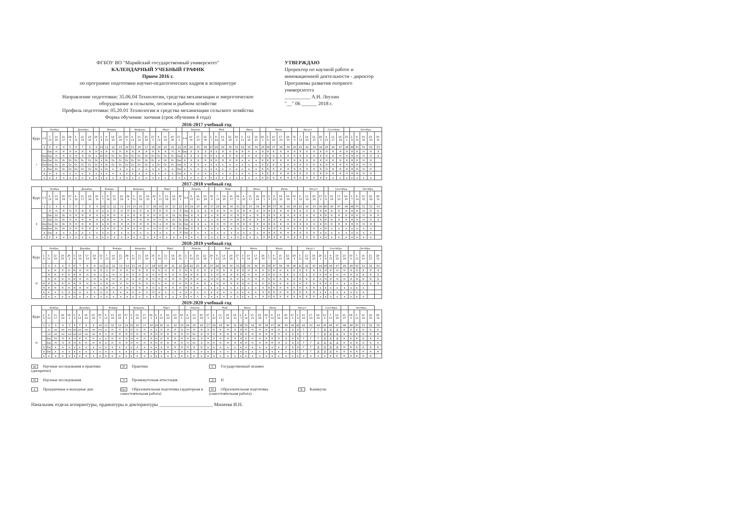ФГБОУ ВО "Марийский государственный университет"
КАЛЕНДАРНЫЙ УЧЕБНЫЙ ГРАФИК
Прием 2016 г.
по программе подготовки научно-педагогических кадров в аспирантуре
Направление подготовки: 35.06.04 Технологии, средства механизации и энергетическое
оборудование в сельском, лесном и рыбном хозяйстве
Профиль подготовки: 05.20.01 Технологии и средства механизации сельского хозяйства
Форма обучения: заочная (срок обучения 4 года)
УТВЕРЖДАЮ
Проректор по научной работе и инновационной деятельности - директор Программы развития опорного университета
__________ А.Н. Леухин
"__" 06 ______ 2018 г.
2016-2017 учебный год
| Курс | Ноябрь | | | | | Декабрь | | | | Январь | | | | | Февраль | | | | Март | | | | Апрель | | | | Май | | | | | Июнь | | | | Июль | | | | | Август | | | | Сентябрь | | | | Октябрь | | | | |
| --- | --- | --- | --- | --- | --- | --- | --- | --- | --- | --- | --- | --- | --- | --- | --- | --- | --- | --- | --- | --- | --- | --- | --- | --- | --- | --- | --- | --- | --- | --- | --- | --- | --- | --- | --- | --- | --- | --- | --- | --- | --- | --- | --- | --- | --- | --- | --- | --- | --- | --- | --- | --- | --- |
| | 1-6 | 7-13 | 14-20 | 21-27 | 28-4 | 5-11 | 12-18 | 19-25 | 26-1 | 2-8 | 9-15 | 16-22 | 23-29 | 30-5 | 6-12 | 13-19 | 20-26 | 27-5 | 6-12 | 13-19 | 20-26 | 27-2 | 3-9 | 10-16 | 17-23 | 24-30 | 1-7 | 8-14 | 15-21 | 22-28 | 29-4 | 5-11 | 12-18 | 19-25 | 26-2 | 3-9 | 10-16 | 17-23 | 24-30 | 31-6 | 7-13 | 14-20 | 21-27 | 28-3 | 4-10 | 11-17 | 18-24 | 25-1 | 2-8 | 9-15 | 16-22 | 23-29 | 30-31 |
| | 1 | 2 | 3 | 4 | 5 | 6 | 7 | 8 | 9 | 10 | 11 | 12 | 13 | 14 | 15 | 16 | 17 | 18 | 19 | 20 | 21 | 22 | 23 | 24 | 25 | 26 | 27 | 28 | 29 | 30 | 31 | 32 | 33 | 34 | 35 | 36 | 37 | 38 | 39 | 40 | 41 | 42 | 43 | 44 | 45 | 46 | 47 | 48 | 49 | 50 | 51 | 52 | 53 |
| I | | Оас | Н | Н | Н | Н | Н | Н | Н | в | Н | Н | Н | Н | Н | Н | Н | Н | Н | Н | Н | Н | Оас | Э | Э | Э | Н | в | Н | Н | Н | Н | Н | в | Н | Н | К | К | К | К | К | К | К | К | Н | Н | Н | Н | Н | Н | Н | Н | Э |
| | Оас | Оас | Н | Н | Н | Н | Н | Ос | в | Ос | Ос | Ос | Ос | Ос | Ос | Ос | Ос | Ос | Ос | Ос | Ос | Оас | Э | Э | Э | Н | Н | в | Н | Н | Н | Н | Н | Н | К | К | К | К | К | К | К | К | К | К | Н | Н | Н | Н | Н | Н | Н | Н | Э |
| | Оас | Оас | Ос | Ос | Ос | Ос | Ос | Ос | Ос | в | Ос | Ос | Ос | Ос | Ос | Ос | Ос | Ос | в | Ос | Ос | Оас | Э | Э | Э | Н | Н | Н | Н | Н | Н | в | в | в | К | К | К | К | К | К | К | К | К | К | Н | Н | Н | Н | Н | Н | Н | Н | |
| | Оас | Оас | Ос | Ос | Ос | Ос | Ос | Ос | Ос | в | Ос | Ос | Ос | Ос | Ос | Ос | Ос | в | Ос | Ос | Ос | Оас | Э | Э | Э | в | в | в | в | в | в | в | в | в | К | К | К | К | К | К | К | К | К | К | Н | Н | Н | Н | Н | Н | Н | Н | |
| | в | Оас | Ос | Ос | Ос | Ос | Ос | Ос | Ос | в | Ос | в | в | в | в | в | в | в | в | в | в | Оас | в | в | в | в | в | в | в | в | в | в | в | в | К | К | К | К | К | К | К | К | К | К | Н | Н | Н | Н | Н | Н | Н | Н | |
| | в | в | в | в | в | в | в | в | в | в | в | в | в | в | в | в | в | в | в | в | в | Оас | в | в | в | в | в | в | в | в | в | в | в | в | К | К | К | К | К | К | К | К | К | К | Н | Н | Н | Н | Н | Н | Н | Н | |
| | в | в | в | в | в | в | в | в | в | в | в | в | в | в | в | в | в | в | в | в | в | в | в | в | в | в | в | в | в | в | в | в | в | в | К | К | К | К | К | К | К | К | К | К | в | в | в | в | в | в | в | в | |
2017-2018 учебный год
| Курс | Ноябрь | | | | | Декабрь | | | | Январь | | | | Февраль | | | | | Март | | | | Апрель | | | | | Май | | | | | Июнь | | | | Июль | | | | | Август | | | | Сентябрь | | | | Октябрь | | | |
| --- | --- | --- | --- | --- | --- | --- | --- | --- | --- | --- | --- | --- | --- | --- | --- | --- | --- | --- | --- | --- | --- | --- | --- | --- | --- | --- | --- | --- | --- | --- | --- | --- | --- | --- | --- | --- | --- | --- | --- | --- | --- | --- | --- | --- | --- | --- | --- | --- | --- | --- | --- | --- | --- |
| | 1-5 | 6-12 | 13-19 | 20-26 | 27-3 | 4-10 | 11-17 | 18-24 | 25-31 | 1-7 | 8-14 | 15-21 | 22-28 | 29-4 | 5-11 | 12-18 | 19-25 | 26-4 | 5-11 | 12-18 | 19-25 | 26-1 | 2-8 | 9-15 | 16-22 | 23-29 | 30-6 | 7-13 | 14-20 | 21-27 | 28-3 | 4-10 | 11-17 | 18-24 | 25-1 | 2-8 | 9-15 | 16-22 | 23-29 | 30-5 | 6-12 | 13-19 | 20-26 | 27-2 | 3-9 | 10-16 | 17-23 | 24-30 | 1-7 | 8-14 | 15-21 | 22-28 | 29-31 |
| | 1 | 2 | 3 | 4 | 5 | 6 | 7 | 8 | 9 | 10 | 11 | 12 | 13 | 14 | 15 | 16 | 17 | 18 | 19 | 20 | 21 | 22 | 23 | 24 | 25 | 26 | 27 | 28 | 29 | 30 | 31 | 32 | 33 | 34 | 35 | 36 | 37 | 38 | 39 | 40 | 41 | 42 | 43 | 44 | 45 | 46 | 47 | 48 | 49 | 50 | 51 | 52 | 53 |
| II | | П | Н | П | Н | П | Н | П | Н | в | в | П | Н | П | Н | П | Н | П | Н | П | Н | П | Оас | Э | Э | Э | Н | Н | Н | Н | Н | Н | Н | Н | Н | К | К | К | К | К | К | К | К | К | Н | Н | Н | Н | Н | Н | Н | Н | Н |
| | | Оас | Ос | Ос | Н | Н | Н | Н | Н | в | Н | Н | Н | Н | Н | Н | Н | Н | Н | Н | Ос | Ос | Оас | Э | Э | Э | в | Н | Н | Н | Н | Н | в | Н | К | К | К | К | К | К | К | К | К | К | Н | Н | Н | Н | Н | Н | Н | Н | Н |
| | П | Оас | Ос | Ос | Н | Н | Н | Н | Н | в | Н | Н | Н | Н | Н | Н | Н | Н | Н | Н | Ос | Ос | Оас | Э | Э | в | в | Н | Н | Н | Н | Н | Н | Н | К | К | К | К | К | К | К | К | К | К | Н | Н | Н | Н | Н | Н | Н | Н | Э |
| | Оас | Оас | Ос | Ос | Н | Н | Н | Н | Н | в | Н | Н | Н | Н | Н | Н | Н | Н | в | Н | Ос | Ос | Оас | Э | Э | в | Н | Н | Н | Н | Н | Н | Н | Н | К | К | К | К | К | К | К | К | К | К | Н | Н | Н | Н | Н | Н | Н | Н | |
| | Оас | Оас | Ос | Ос | Н | Н | Н | Н | Н | в | Н | Н | Н | Н | Н | Н | в | Н | Н | Н | Н | Ос | Оас | Э | Э | в | в | в | в | в | в | в | в | в | К | К | К | К | К | К | К | К | К | в | Н | в | в | в | в | в | в | в | |
| | в | Оас | в | в | в | в | в | в | в | в | в | в | в | в | в | в | в | в | в | в | в | П | Оас | в | в | в | в | в | в | в | в | в | в | в | К | К | К | К | К | К | К | К | К | в | в | в | в | в | в | в | в | в | |
| | в | в | в | в | в | в | в | в | в | в | в | в | в | в | в | в | в | в | в | в | в | в | в | в | в | в | в | в | в | в | в | в | в | в | К | К | К | К | К | К | К | К | К | в | в | в | в | в | в | в | в | в | |
2018-2019 учебный год
| Курс | Ноябрь | | | | | Декабрь | | | | | Январь | | | | Февраль | | | | Март | | | | Апрель | | | | | Май | | | | Июнь | | | | Июль | | | | | Август | | | | Сентябрь | | | | Октябрь | | | | |
| --- | --- | --- | --- | --- | --- | --- | --- | --- | --- | --- | --- | --- | --- | --- | --- | --- | --- | --- | --- | --- | --- | --- | --- | --- | --- | --- | --- | --- | --- | --- | --- | --- | --- | --- | --- | --- | --- | --- | --- | --- | --- | --- | --- | --- | --- | --- | --- | --- | --- | --- | --- | --- | --- |
| | 1-4 | 5-11 | 12-18 | 19-25 | 26-2 | 3-9 | 10-16 | 17-23 | 24-30 | 31-6 | 7-13 | 14-20 | 21-27 | 28-3 | 4-10 | 11-17 | 18-24 | 25-3 | 4-10 | 11-17 | 18-24 | 25-31 | 1-7 | 8-14 | 15-21 | 22-28 | 29-5 | 6-12 | 13-19 | 20-26 | 27-2 | 3-9 | 10-16 | 17-23 | 24-30 | 1-7 | 8-14 | 15-21 | 22-28 | 29-4 | 5-11 | 12-18 | 19-25 | 26-1 | 2-8 | 9-15 | 16-22 | 23-29 | 30-6 | 7-13 | 14-20 | 21-27 | 28-31 |
| | 1 | 2 | 3 | 4 | 5 | 6 | 7 | 8 | 9 | 10 | 11 | 12 | 13 | 14 | 15 | 16 | 17 | 18 | 19 | 20 | 21 | 22 | 23 | 24 | 25 | 26 | 27 | 28 | 29 | 30 | 31 | 32 | 33 | 34 | 35 | 36 | 37 | 38 | 39 | 40 | 41 | 42 | 43 | 44 | 45 | 46 | 47 | 48 | 49 | 50 | 51 | 52 | 53 |
| III | | в | Н | Н | Н | Н | Н | Н | Н | Н | в | Н | Н | Н | Н | Н | Н | Н | Н | Н | Н | Н | Н | Н | Н | Н | Э | Н | Н | Н | Н | Н | Н | Н | Н | Н | К | К | К | К | К | К | К | К | Н | Н | Н | Н | Н | Н | Н | Н | Э |
| | | Н | Н | Н | Н | Н | Н | Н | Н | в | в | Н | Н | Н | Н | Н | Н | Н | Н | Н | Н | Н | Н | Н | Н | Н | Э | Н | Н | Н | Н | Н | Н | Н | Н | Н | К | К | К | К | К | К | К | К | Н | Н | Н | Н | Н | Н | Н | Н | Э |
| | | Н | Н | Н | Н | Н | Н | Н | Н | в | Н | Н | Н | Н | Н | Н | Н | Н | Н | Н | Н | Н | Н | Н | Н | в | Н | Н | Н | Н | Н | в | Н | Н | Н | К | К | К | К | К | К | К | К | К | Н | Н | Н | Н | Н | Н | Н | Н | Э |
| | Н | Н | Н | Н | Н | Н | Н | Н | Н | в | Н | Н | Н | Н | Н | Н | Н | Н | Н | Н | Н | Н | Н | Н | Н | Э | в | Н | Н | Н | Н | Н | Н | Н | Н | К | К | К | К | К | К | К | К | К | Н | Н | в | в | в | в | в | в | Э |
| | Н | Н | Н | Н | Н | Н | Н | Н | Н | в | Н | Н | Н | Н | Н | Н | Н | Н | в | Н | Н | Н | Н | Н | Н | в | в | в | в | в | в | в | в | в | К | К | К | К | К | К | К | К | К | в | в | в | в | в | в | в | в | | |
| | в | в | в | в | в | в | в | в | в | в | в | в | в | в | в | в | в | Н | в | в | в | в | в | в | в | в | в | в | в | в | в | в | в | в | К | К | К | К | К | К | К | К | К | в | в | в | в | в | в | в | в | | |
| | в | в | в | в | в | в | в | в | в | в | в | в | в | в | в | в | в | в | в | в | в | в | в | в | в | в | в | в | в | в | в | в | в | в | К | К | К | К | К | К | К | К | К | в | в | в | в | в | в | в | в | | |
2019-2020 учебный год
| Курс | Ноябрь | | | | | Декабрь | | | | | Январь | | | | Февраль | | | | Март | | | | | Апрель | | | | Май | | | | Июнь | | | | Июль | | | | Август | | | | | Сентябрь | | | | Октябрь | | | | |
| --- | --- | --- | --- | --- | --- | --- | --- | --- | --- | --- | --- | --- | --- | --- | --- | --- | --- | --- | --- | --- | --- | --- | --- | --- | --- | --- | --- | --- | --- | --- | --- | --- | --- | --- | --- | --- | --- | --- | --- | --- | --- | --- | --- | --- | --- | --- | --- | --- | --- | --- | --- | --- | --- |
| | 1-3 | 4-10 | 11-17 | 18-24 | 25-1 | 2-8 | 9-15 | 16-22 | 23-29 | 30-5 | 6-12 | 13-19 | 20-26 | 27-2 | 3-9 | 10-16 | 17-23 | 24-1 | 2-8 | 9-15 | 16-22 | 23-29 | 30-5 | 6-12 | 13-19 | 20-26 | 27-3 | 4-10 | 11-17 | 18-24 | 25-31 | 1-7 | 8-14 | 15-21 | 22-28 | 29-5 | 6-12 | 13-19 | 20-26 | 27-2 | 3-9 | 10-16 | 17-23 | 24-30 | 31-6 | 7-13 | 14-20 | 21-27 | 28-4 | 5-11 | 12-18 | 19-25 | 26-31 |
| | 1 | 2 | 3 | 4 | 5 | 6 | 7 | 8 | 9 | 10 | 11 | 12 | 13 | 14 | 15 | 16 | 17 | 18 | 19 | 20 | 21 | 22 | 23 | 24 | 25 | 26 | 27 | 28 | 29 | 30 | 31 | 32 | 33 | 34 | 35 | 36 | 37 | 38 | 39 | 40 | 41 | 42 | 43 | 44 | 45 | 46 | 47 | 48 | 49 | 50 | 51 | 52 | 53 |
| IV | | в | нп | нп | нп | нп | нп | нп | нп | нп | в | Н | Н | Н | Н | Н | Н | в | в | Н | Н | Н | Н | Н | Н | Н | Э | Н | Н | Н | Н | Н | Н | Н | Н | Н | Н | Н | Э | Э | Э | Г | Г | Г | Д | Д | Д | К | К | К | К | К | К |
| | | нп | нп | нп | нп | нп | нп | нп | нп | Н | в | Н | Н | Н | Н | Н | Н | Н | Н | Н | Н | Н | Н | Н | Ос | Э | Н | Н | Н | Н | Н | Н | Н | Н | Н | Н | Н | Н | Э | Э | Э | Г | Г | Г | Д | Д | Д | К | К | К | К | К | К |
| | | Оас | Ос | Н | Н | Н | Н | Н | Н | в | в | Н | Н | Н | Н | Н | Н | Н | Н | Н | Н | Н | Н | Н | Ос | Э | Н | Н | Н | Н | Н | Н | Н | Н | Н | Н | Н | Н | Э | Э | Э | Г | Г | Г | Д | Д | Д | К | К | К | К | К | К |
| | | Оас | Н | Н | Н | Н | Н | Н | Н | Н | в | Н | Н | Н | Н | Н | Н | Н | Н | Н | Н | Н | Н | Н | Ос | Э | Н | Н | Н | Н | Н | Н | Н | Н | Н | Н | Н | Н | Э | Э | Э | Г | Г | Д | Д | Д | Д | К | К | К | К | К | К |
| | в | Оас | в | в | в | в | в | в | в | в | в | в | в | в | в | в | в | в | в | в | Н | Н | Н | Н | Н | Н | в | в | в | в | в | в | в | в | в | в | в | в | Э | Э | Э | Г | Г | Д | Д | Д | Д | К | К | К | К | К | К |
| | в | Оас | в | в | в | в | в | в | в | в | в | в | в | в | в | в | в | в | в | в | в | в | в | в | в | в | в | в | в | в | в | в | в | в | в | в | в | в | в | в | Г | Г | Г | Д | Д | Д | К | К | К | К | К | К | К |
| | в | в | в | в | в | в | в | в | в | в | в | в | в | в | в | в | в | в | в | в | в | в | в | в | в | в | в | в | в | в | в | в | в | в | в | в | в | в | в | в | в | в | в | в | в | К | К | К | К | К | К | К | |
нп Научные исследования и практики (дискретно)
П Практики
Г Государственный экзамен
Н Научные исследования
Э Промежуточная аттестация
Д Н
в Праздничные и выходные дни
Оас Образовательная подготовка (аудиторная и самостоятельная работа)
Ос Образовательная подготовка (самостоятельная работа)
К Каникулы
Начальник отдела аспирантуры, ординатуры и докторантуры ______________________ Михеева И.Н.